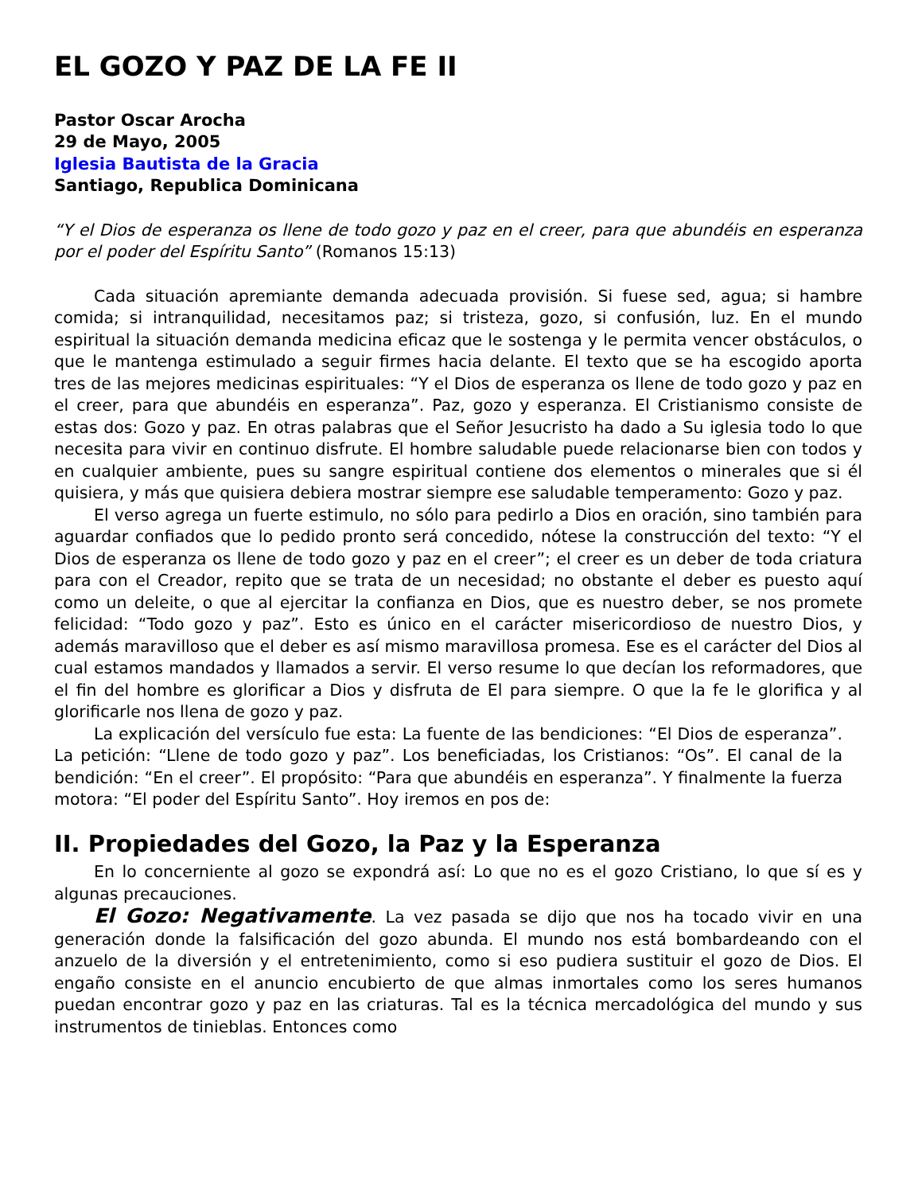EL GOZO Y PAZ DE LA FE II
Pastor Oscar Arocha
29 de Mayo, 2005
Iglesia Bautista de la Gracia
Santiago, Republica Dominicana
“Y el Dios de esperanza os llene de todo gozo y paz en el creer, para que abundéis en esperanza por el poder del Espíritu Santo” (Romanos 15:13)
Cada situación apremiante demanda adecuada provisión. Si fuese sed, agua; si hambre comida; si intranquilidad, necesitamos paz; si tristeza, gozo, si confusión, luz. En el mundo espiritual la situación demanda medicina eficaz que le sostenga y le permita vencer obstáculos, o que le mantenga estimulado a seguir firmes hacia delante. El texto que se ha escogido aporta tres de las mejores medicinas espirituales: “Y el Dios de esperanza os llene de todo gozo y paz en el creer, para que abundéis en esperanza”. Paz, gozo y esperanza. El Cristianismo consiste de estas dos: Gozo y paz. En otras palabras que el Señor Jesucristo ha dado a Su iglesia todo lo que necesita para vivir en continuo disfrute. El hombre saludable puede relacionarse bien con todos y en cualquier ambiente, pues su sangre espiritual contiene dos elementos o minerales que si él quisiera, y más que quisiera debiera mostrar siempre ese saludable temperamento: Gozo y paz.
El verso agrega un fuerte estimulo, no sólo para pedirlo a Dios en oración, sino también para aguardar confiados que lo pedido pronto será concedido, nótese la construcción del texto: “Y el Dios de esperanza os llene de todo gozo y paz en el creer”; el creer es un deber de toda criatura para con el Creador, repito que se trata de un necesidad; no obstante el deber es puesto aquí como un deleite, o que al ejercitar la confianza en Dios, que es nuestro deber, se nos promete felicidad: “Todo gozo y paz”. Esto es único en el carácter misericordioso de nuestro Dios, y además maravilloso que el deber es así mismo maravillosa promesa. Ese es el carácter del Dios al cual estamos mandados y llamados a servir. El verso resume lo que decían los reformadores, que el fin del hombre es glorificar a Dios y disfruta de El para siempre. O que la fe le glorifica y al glorificarle nos llena de gozo y paz.
La explicación del versículo fue esta: La fuente de las bendiciones: “El Dios de esperanza”. La petición: “Llene de todo gozo y paz”. Los beneficiadas, los Cristianos: “Os”. El canal de la bendición: “En el creer”. El propósito: “Para que abundéis en esperanza”. Y finalmente la fuerza motora: “El poder del Espíritu Santo”. Hoy iremos en pos de:
II. Propiedades del Gozo, la Paz y la Esperanza
En lo concerniente al gozo se expondrá así: Lo que no es el gozo Cristiano, lo que sí es y algunas precauciones.
El Gozo: Negativamente. La vez pasada se dijo que nos ha tocado vivir en una generación donde la falsificación del gozo abunda. El mundo nos está bombardeando con el anzuelo de la diversión y el entretenimiento, como si eso pudiera sustituir el gozo de Dios. El engaño consiste en el anuncio encubierto de que almas inmortales como los seres humanos puedan encontrar gozo y paz en las criaturas. Tal es la técnica mercadológica del mundo y sus instrumentos de tinieblas. Entonces como